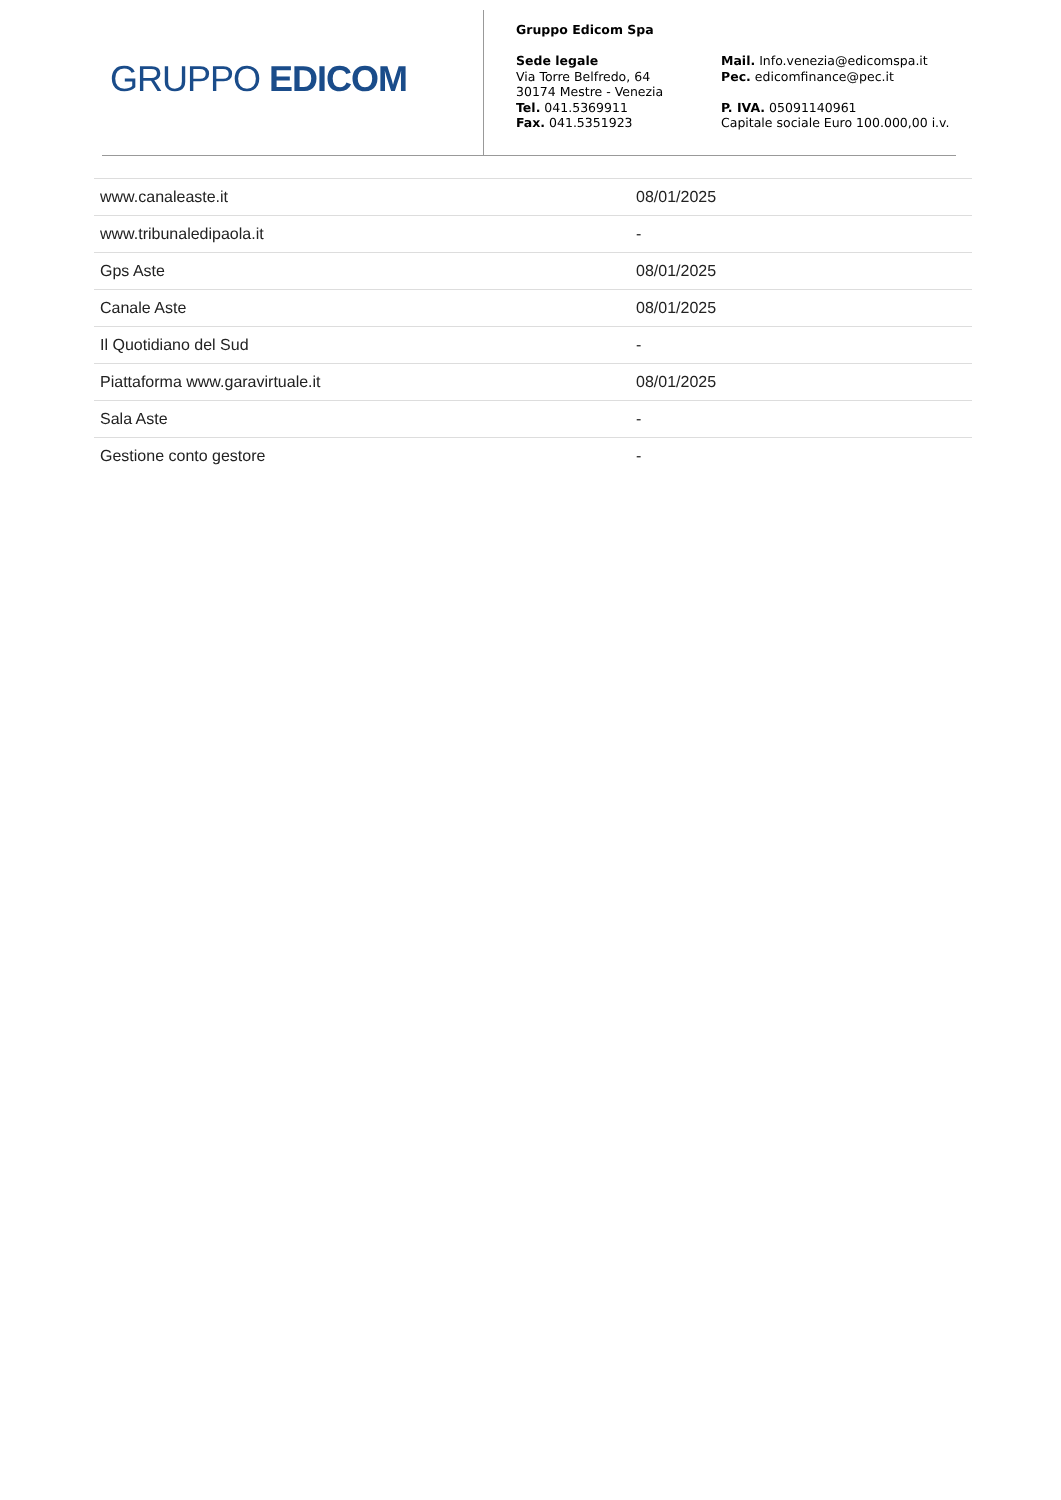GRUPPO EDICOM
Gruppo Edicom Spa
Sede legale
Via Torre Belfredo, 64
30174 Mestre - Venezia
Tel. 041.5369911
Fax. 041.5351923
Mail. Info.venezia@edicomspa.it
Pec. edicomfinance@pec.it
P. IVA. 05091140961
Capitale sociale Euro 100.000,00 i.v.
| www.canaleaste.it | 08/01/2025 |
| www.tribunaledipaola.it | - |
| Gps Aste | 08/01/2025 |
| Canale Aste | 08/01/2025 |
| Il Quotidiano del Sud | - |
| Piattaforma www.garavirtuale.it | 08/01/2025 |
| Sala Aste | - |
| Gestione conto gestore | - |